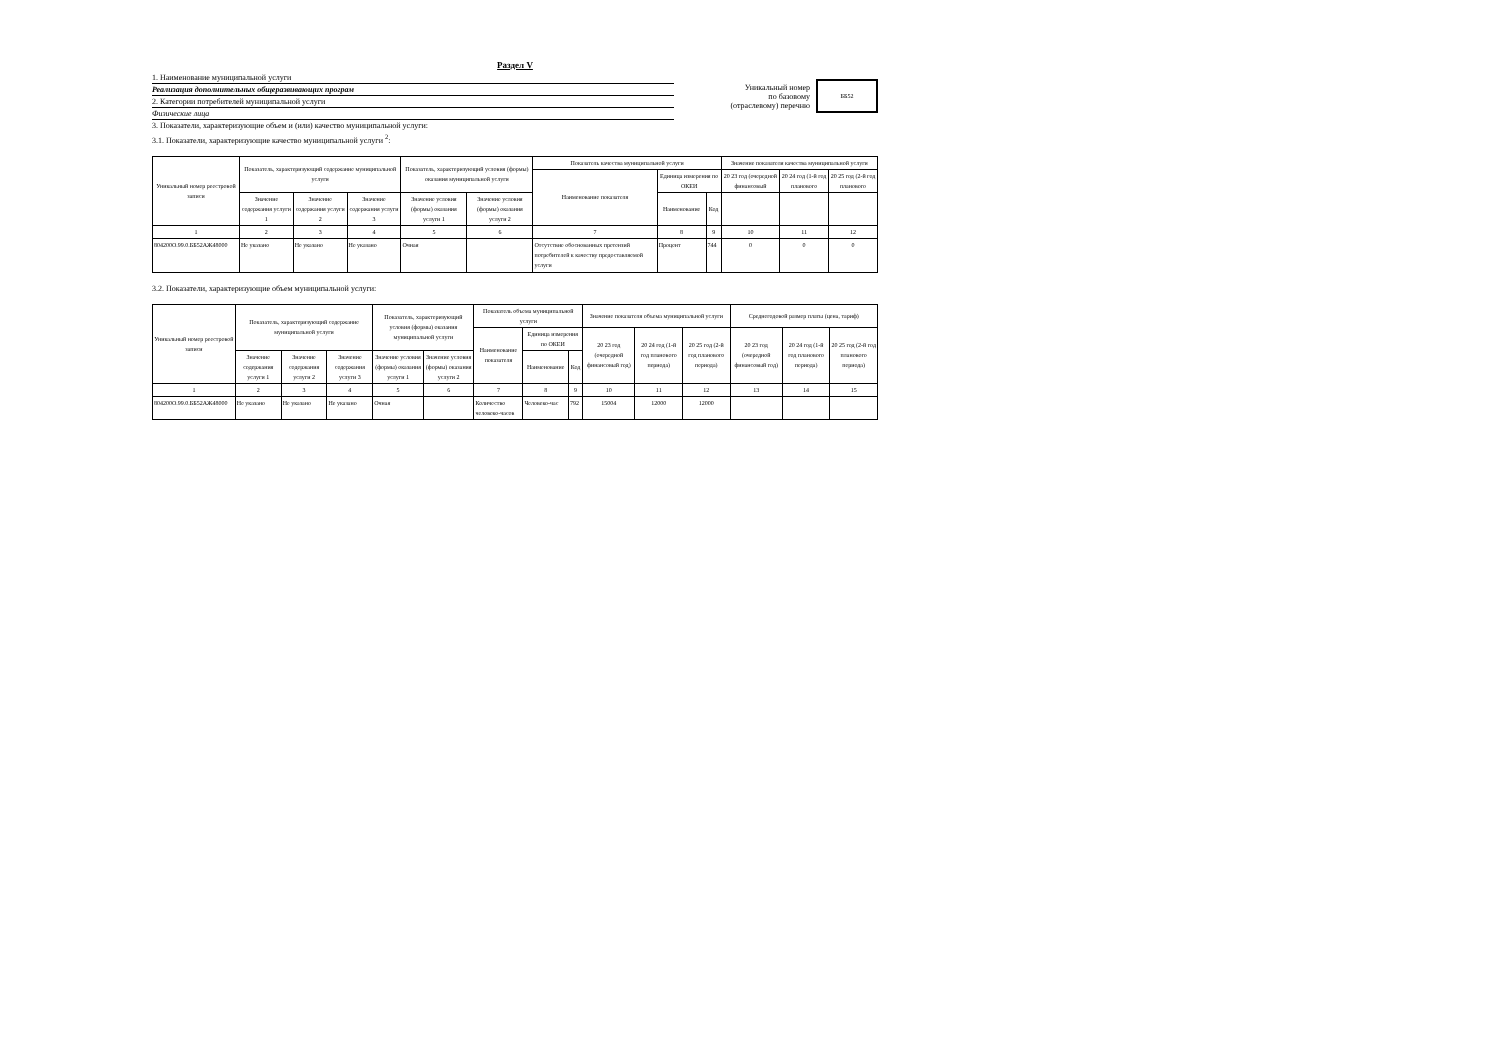Раздел V
1. Наименование муниципальной услуги
Реализация дополнительных общеразвивающих програм
2. Категории потребителей муниципальной услуги
Физические лица
Уникальный номер
по базовому
(отраслевому) перечню
ББ52
3. Показатели, характеризующие объем и (или) качество муниципальной услуги:
3.1. Показатели, характеризующие качество муниципальной услуги <sup>2</sup>:
| Уникальный номер реестровой записи | Показатель, характеризующий содержание муниципальной услуги | | | Показатель, характеризующий условия (формы) оказания муниципальной услуги | | Показатель качества муниципальной услуги | | | Значение показателя качества муниципальной услуги | | |
| --- | --- | --- | --- | --- | --- | --- | --- | --- | --- | --- | --- |
| | | | | | | Наименование показателя | Единица измерения по ОКЕИ | | 20 23 год (очередной финансовый | 20 24 год (1-й год планового | 20 25 год (2-й год планового |
| | Значение содержания услуги 1 | Значение содержания услуги 2 | Значение содержания услуги 3 | Значение условия (формы) оказания услуги 1 | Значение условия (формы) оказания услуги 2 | | Наименование | Код | | | |
| 1 | 2 | 3 | 4 | 5 | 6 | 7 | 8 | 9 | 10 | 11 | 12 |
| 804200О.99.0.ББ52АЖ48000 | Не указано | Не указано | Не указано | Очная | | Отсутствие обоснованных претензий потребителей к качеству предоставляемой услуги | Процент | 744 | 0 | 0 | 0 |
3.2. Показатели, характеризующие объем муниципальной услуги:
| Уникальный номер реестровой записи | Показатель, характеризующий содержание муниципальной услуги | | | Показатель, характеризующий условия (формы) оказания муниципальной услуги | | Показатель объема муниципальной услуги | | | Значение показателя объема муниципальной услуги | | | Среднегодовой размер платы (цена, тариф) | | |
| --- | --- | --- | --- | --- | --- | --- | --- | --- | --- | --- | --- | --- | --- | --- |
| | | | | | | Наименование показателя | Единица измерения по ОКЕИ | | 20 23 год (очередной финансовый год) | 20 24 год (1-й год планового периода) | 20 25 год (2-й год планового периода) | 20 23 год (очередной финансовый год) | 20 24 год (1-й год планового периода) | 20 25 год (2-й год планового периода) |
| | Значение содержания услуги 1 | Значение содержания услуги 2 | Значение содержания услуги 3 | Значение условия (формы) оказания услуги 1 | Значение условия (формы) оказания услуги 2 | | Наименование | Код | | | | | | |
| 1 | 2 | 3 | 4 | 5 | 6 | 7 | 8 | 9 | 10 | 11 | 12 | 13 | 14 | 15 |
| 804200О.99.0.ББ52АЖ48000 | Не указано | Не указано | Не указано | Очная | | Количество человеко-часов | Человеко-час | 792 | 15004 | 12000 | 12000 | | | |